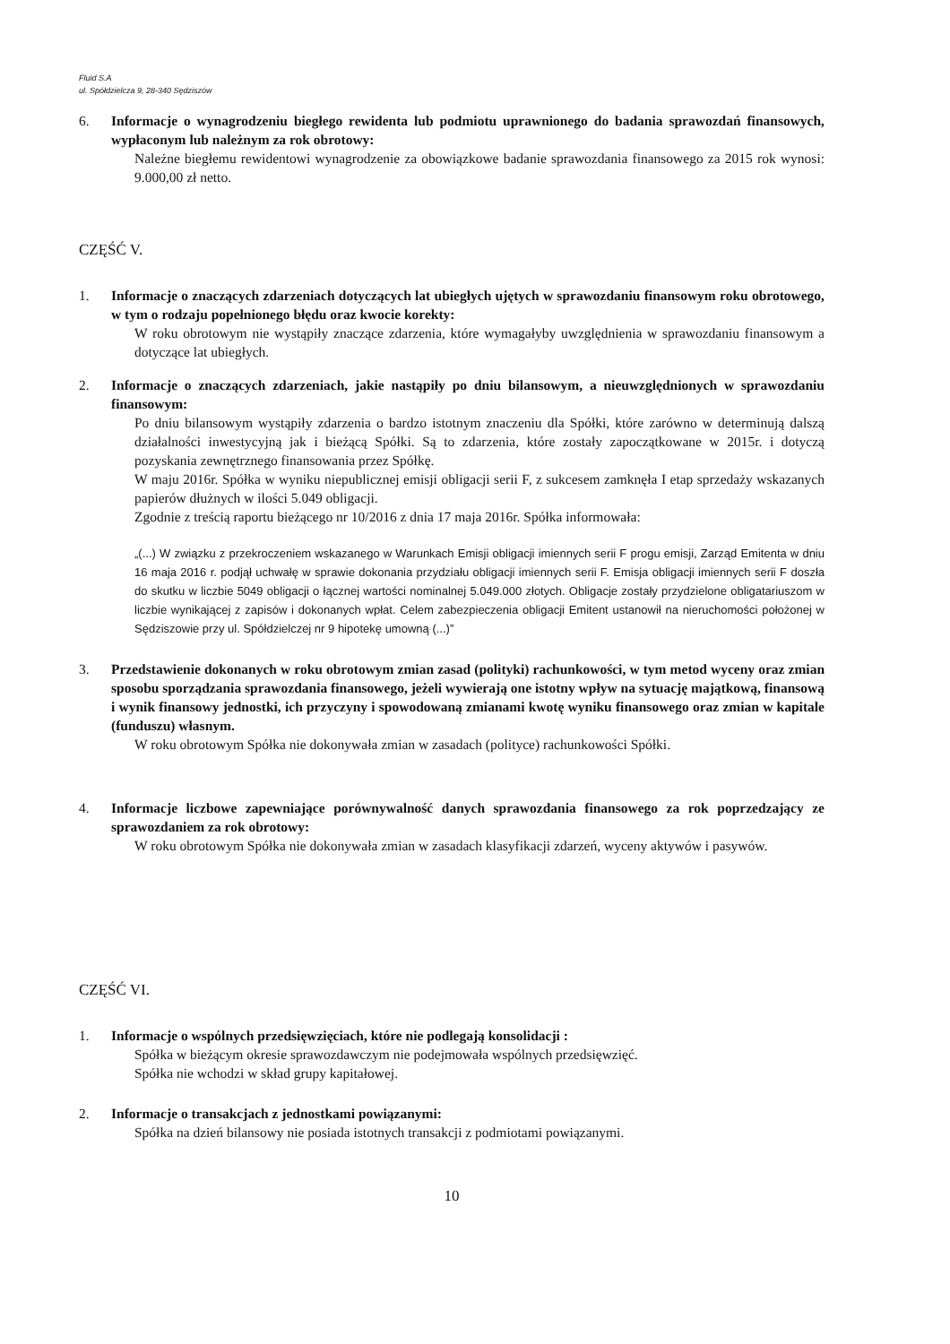Fluid S.A
ul. Spółdzielcza 9, 28-340 Sędziszów
6. Informacje o wynagrodzeniu biegłego rewidenta lub podmiotu uprawnionego do badania sprawozdań finansowych, wypłaconym lub należnym za rok obrotowy:
Należne biegłemu rewidentowi wynagrodzenie za obowiązkowe badanie sprawozdania finansowego za 2015 rok wynosi: 9.000,00 zł netto.
CZĘŚĆ V.
1. Informacje o znaczących zdarzeniach dotyczących lat ubiegłych ujętych w sprawozdaniu finansowym roku obrotowego, w tym o rodzaju popełnionego błędu oraz kwocie korekty:
W roku obrotowym nie wystąpiły znaczące zdarzenia, które wymagałyby uwzględnienia w sprawozdaniu finansowym a dotyczące lat ubiegłych.
2. Informacje o znaczących zdarzeniach, jakie nastąpiły po dniu bilansowym, a nieuwzględnionych w sprawozdaniu finansowym:
Po dniu bilansowym wystąpiły zdarzenia o bardzo istotnym znaczeniu dla Spółki, które zarówno w determinują dalszą działalności inwestycyjną jak i bieżącą Spółki. Są to zdarzenia, które zostały zapoczątkowane w 2015r. i dotyczą pozyskania zewnętrznego finansowania przez Spółkę.
W maju 2016r. Spółka w wyniku niepublicznej emisji obligacji serii F, z sukcesem zamknęła I etap sprzedaży wskazanych papierów dłużnych w ilości 5.049 obligacji.
Zgodnie z treścią raportu bieżącego nr 10/2016 z dnia 17 maja 2016r. Spółka informowała:
„(...) W związku z przekroczeniem wskazanego w Warunkach Emisji obligacji imiennych serii F progu emisji, Zarząd Emitenta w dniu 16 maja 2016 r. podjął uchwałę w sprawie dokonania przydziału obligacji imiennych serii F. Emisja obligacji imiennych serii F doszła do skutku w liczbie 5049 obligacji o łącznej wartości nominalnej 5.049.000 złotych. Obligacje zostały przydzielone obligatariuszom w liczbie wynikającej z zapisów i dokonanych wpłat. Celem zabezpieczenia obligacji Emitent ustanowił na nieruchomości położonej w Sędziszowie przy ul. Spółdzielczej nr 9 hipotekę umowną (...)”
3. Przedstawienie dokonanych w roku obrotowym zmian zasad (polityki) rachunkowości, w tym metod wyceny oraz zmian sposobu sporządzania sprawozdania finansowego, jeżeli wywierają one istotny wpływ na sytuację majątkową, finansową i wynik finansowy jednostki, ich przyczyny i spowodowaną zmianami kwotę wyniku finansowego oraz zmian w kapitale (funduszu) własnym.
W roku obrotowym Spółka nie dokonywała zmian w zasadach (polityce) rachunkowości Spółki.
4. Informacje liczbowe zapewniające porównywalność danych sprawozdania finansowego za rok poprzedzający ze sprawozdaniem za rok obrotowy:
W roku obrotowym Spółka nie dokonywała zmian w zasadach klasyfikacji zdarzeń, wyceny aktywów i pasywów.
CZĘŚĆ VI.
1. Informacje o wspólnych przedsięwzięciach, które nie podlegają konsolidacji :
Spółka w bieżącym okresie sprawozdawczym nie podejmowała wspólnych przedsięwzięć.
Spółka nie wchodzi w skład grupy kapitałowej.
2. Informacje o transakcjach z jednostkami powiązanymi:
Spółka na dzień bilansowy nie posiada istotnych transakcji z podmiotami powiązanymi.
10